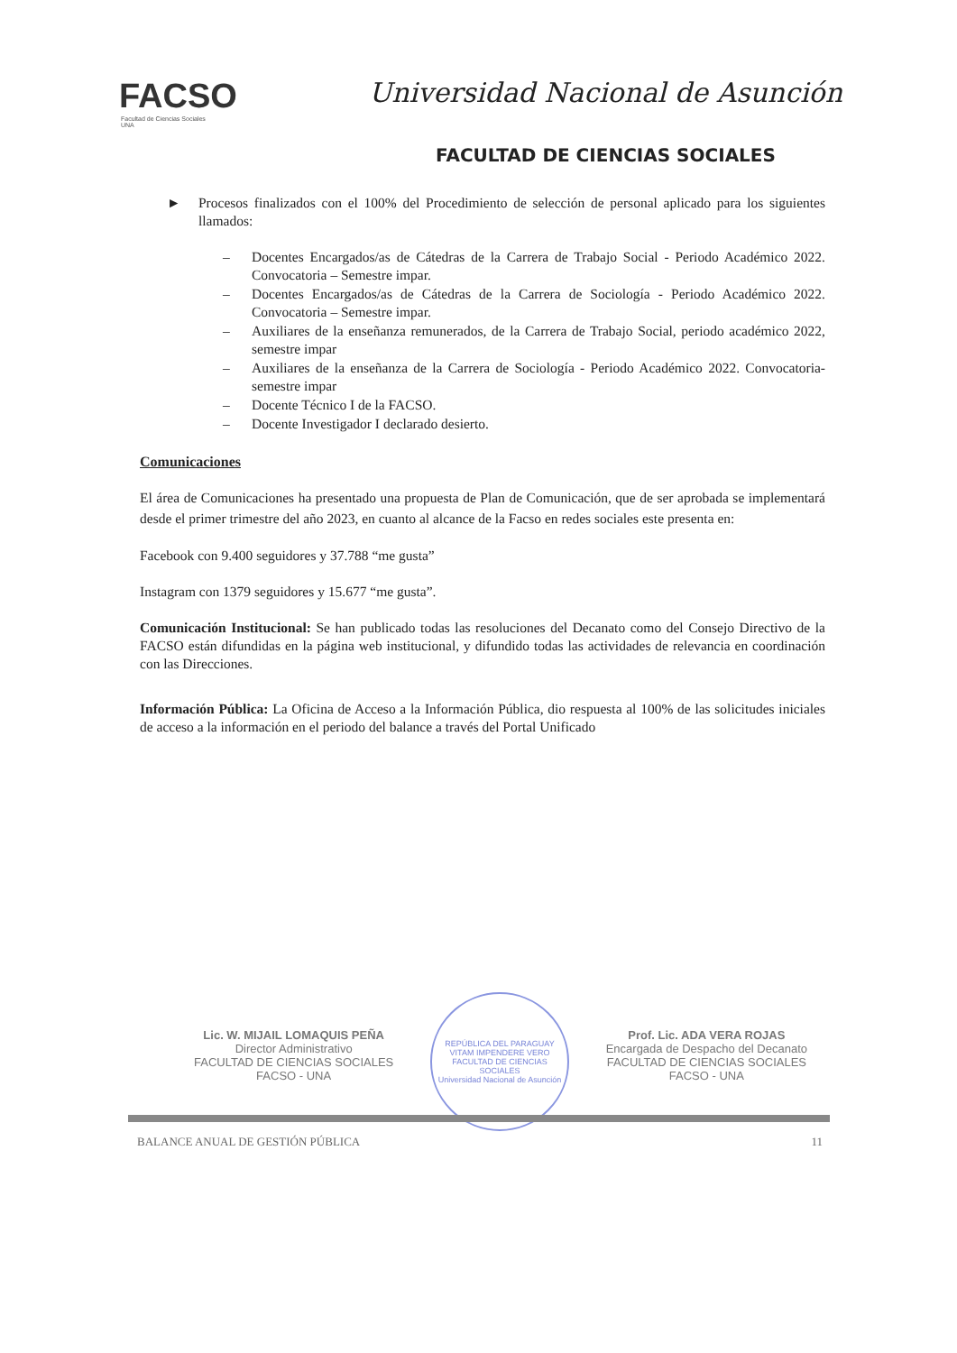FACSO
Facultad de Ciencias Sociales
UNA
Universidad Nacional de Asunción
FACULTAD DE CIENCIAS SOCIALES
► Procesos finalizados con el 100% del Procedimiento de selección de personal aplicado para los siguientes llamados:
– Docentes Encargados/as de Cátedras de la Carrera de Trabajo Social - Periodo Académico 2022. Convocatoria – Semestre impar.
– Docentes Encargados/as de Cátedras de la Carrera de Sociología - Periodo Académico 2022. Convocatoria – Semestre impar.
– Auxiliares de la enseñanza remunerados, de la Carrera de Trabajo Social, periodo académico 2022, semestre impar
– Auxiliares de la enseñanza de la Carrera de Sociología - Periodo Académico 2022. Convocatoria- semestre impar
– Docente Técnico I de la FACSO.
– Docente Investigador I declarado desierto.
Comunicaciones
El área de Comunicaciones ha presentado una propuesta de Plan de Comunicación, que de ser aprobada se implementará desde el primer trimestre del año 2023, en cuanto al alcance de la Facso en redes sociales este presenta en:
Facebook con 9.400 seguidores y 37.788 “me gusta”
Instagram con 1379 seguidores y 15.677 “me gusta”.
Comunicación Institucional: Se han publicado todas las resoluciones del Decanato como del Consejo Directivo de la FACSO están difundidas en la página web institucional, y difundido todas las actividades de relevancia en coordinación con las Direcciones.
Información Pública: La Oficina de Acceso a la Información Pública, dio respuesta al 100% de las solicitudes iniciales de acceso a la información en el periodo del balance a través del Portal Unificado
Lic. W. MIJAIL LOMAQUIS PEÑA
Director Administrativo
FACULTAD DE CIENCIAS SOCIALES
FACSO - UNA
REPÚBLICA DEL PARAGUAY
VITAM IMPENDERE VERO
FACULTAD DE CIENCIAS SOCIALES
Universidad Nacional de Asunción
Prof. Lic. ADA VERA ROJAS
Encargada de Despacho del Decanato
FACULTAD DE CIENCIAS SOCIALES
FACSO - UNA
BALANCE ANUAL DE GESTIÓN PÚBLICA 11